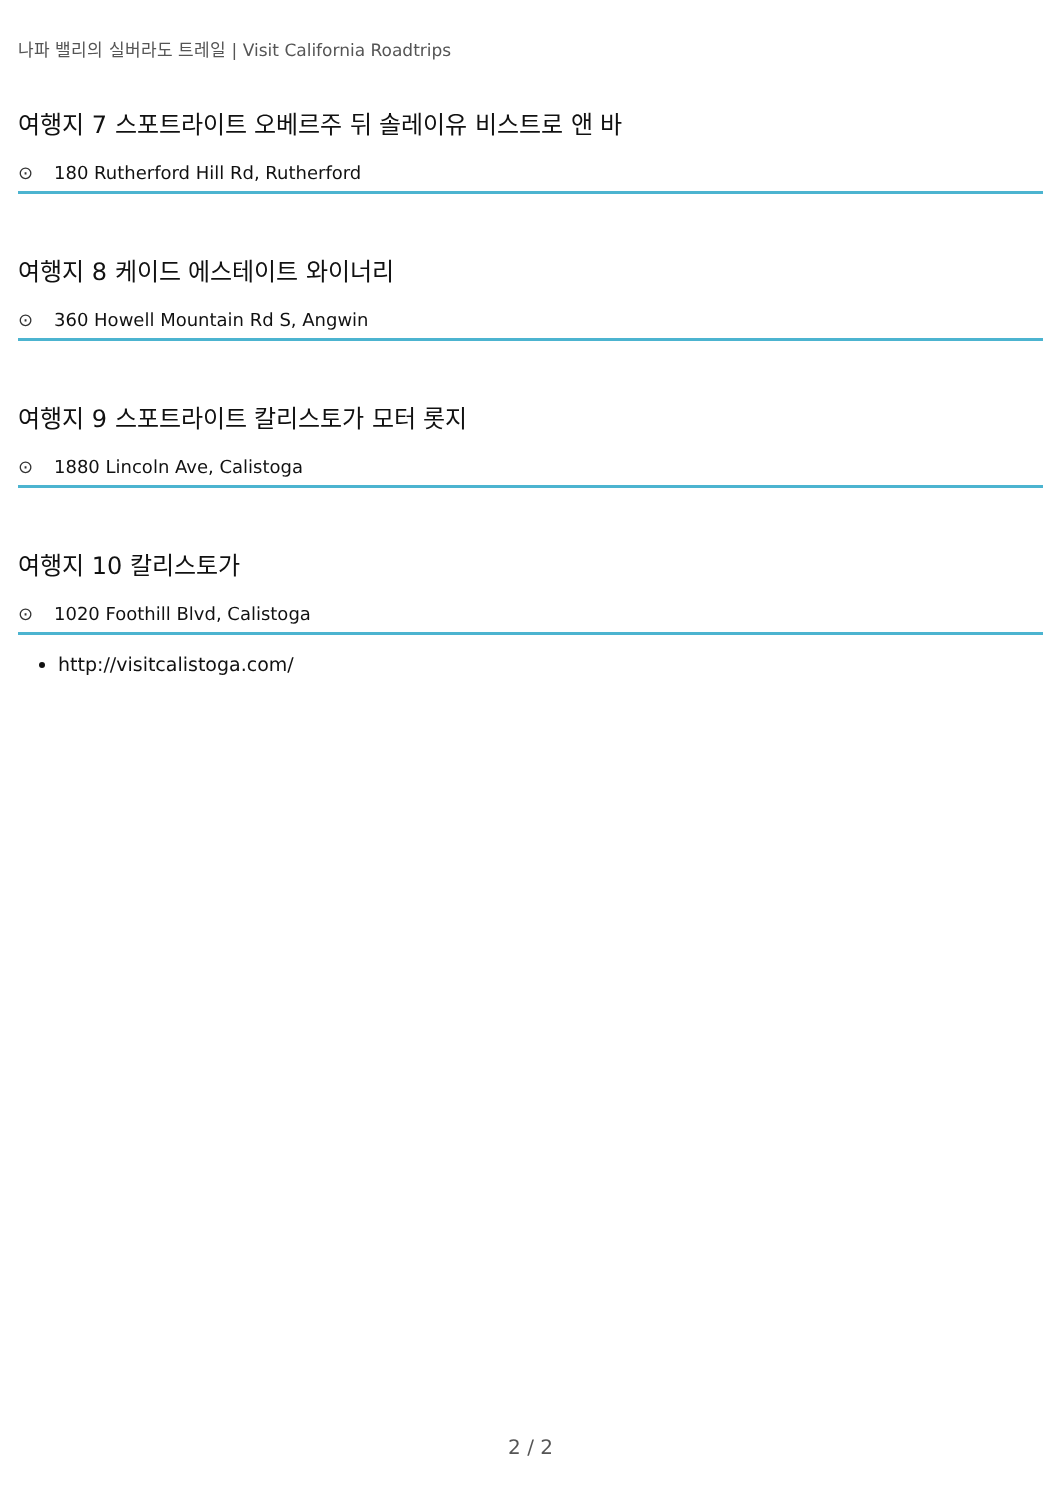나파 밸리의 실버라도 트레일 | Visit California Roadtrips
여행지 7 스포트라이트 오베르주 뒤 솔레이유 비스트로 앤 바
⊙ 180 Rutherford Hill Rd, Rutherford
여행지 8 케이드 에스테이트 와이너리
⊙ 360 Howell Mountain Rd S, Angwin
여행지 9 스포트라이트 칼리스토가 모터 롯지
⊙ 1880 Lincoln Ave, Calistoga
여행지 10 칼리스토가
⊙ 1020 Foothill Blvd, Calistoga
http://visitcalistoga.com/
2 / 2